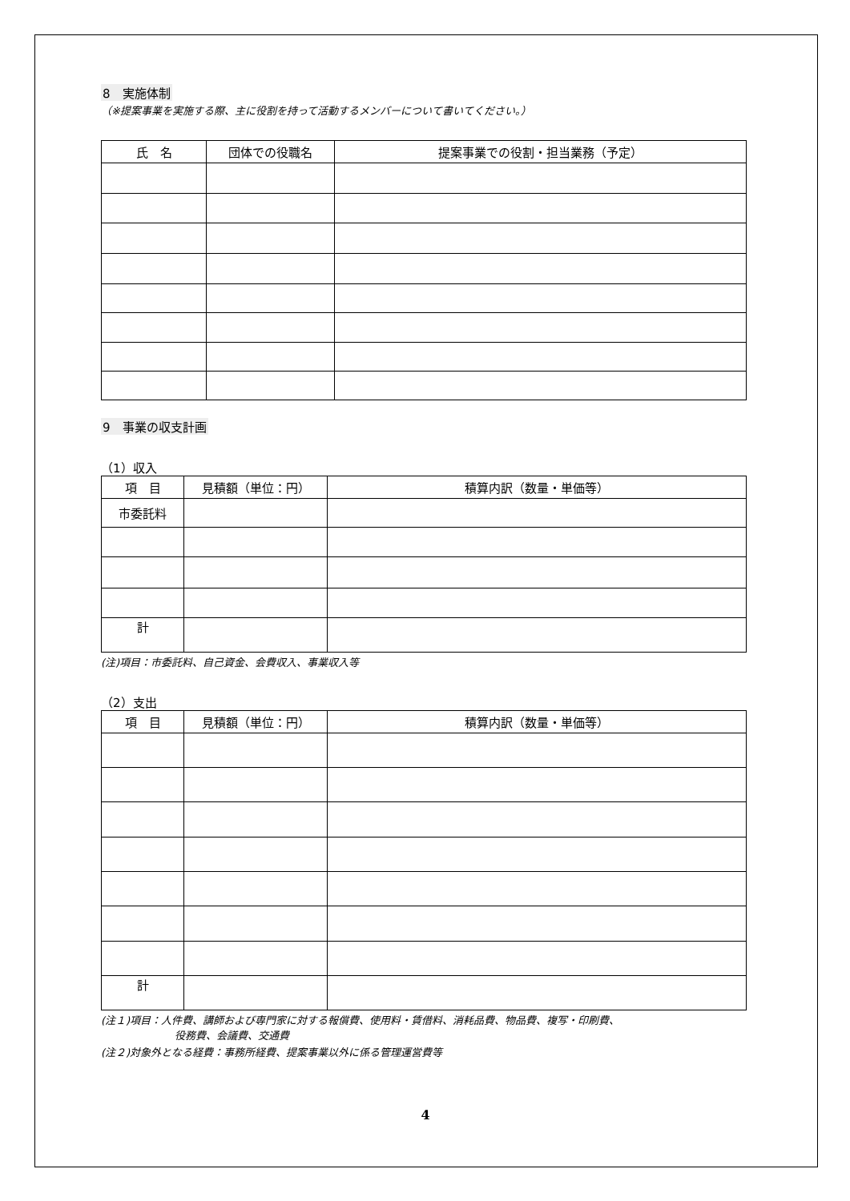8　実施体制
（※提案事業を実施する際、主に役割を持って活動するメンバーについて書いてください。）
| 氏 名 | 団体での役職名 | 提案事業での役割・担当業務（予定） |
| --- | --- | --- |
9　事業の収支計画
（1）収入
| 項 目 | 見積額（単位：円） | 積算内訳（数量・単価等） |
| --- | --- | --- |
| 市委託料 | | |
| 計 | | |
(注)項目：市委託料、自己資金、会費収入、事業収入等
（2）支出
| 項 目 | 見積額（単位：円） | 積算内訳（数量・単価等） |
| --- | --- | --- |
| 計 | | |
(注１)項目：人件費、講師および専門家に対する報償費、使用料・賃借料、消耗品費、物品費、複写・印刷費、
役務費、会議費、交通費
(注２)対象外となる経費：事務所経費、提案事業以外に係る管理運営費等
4